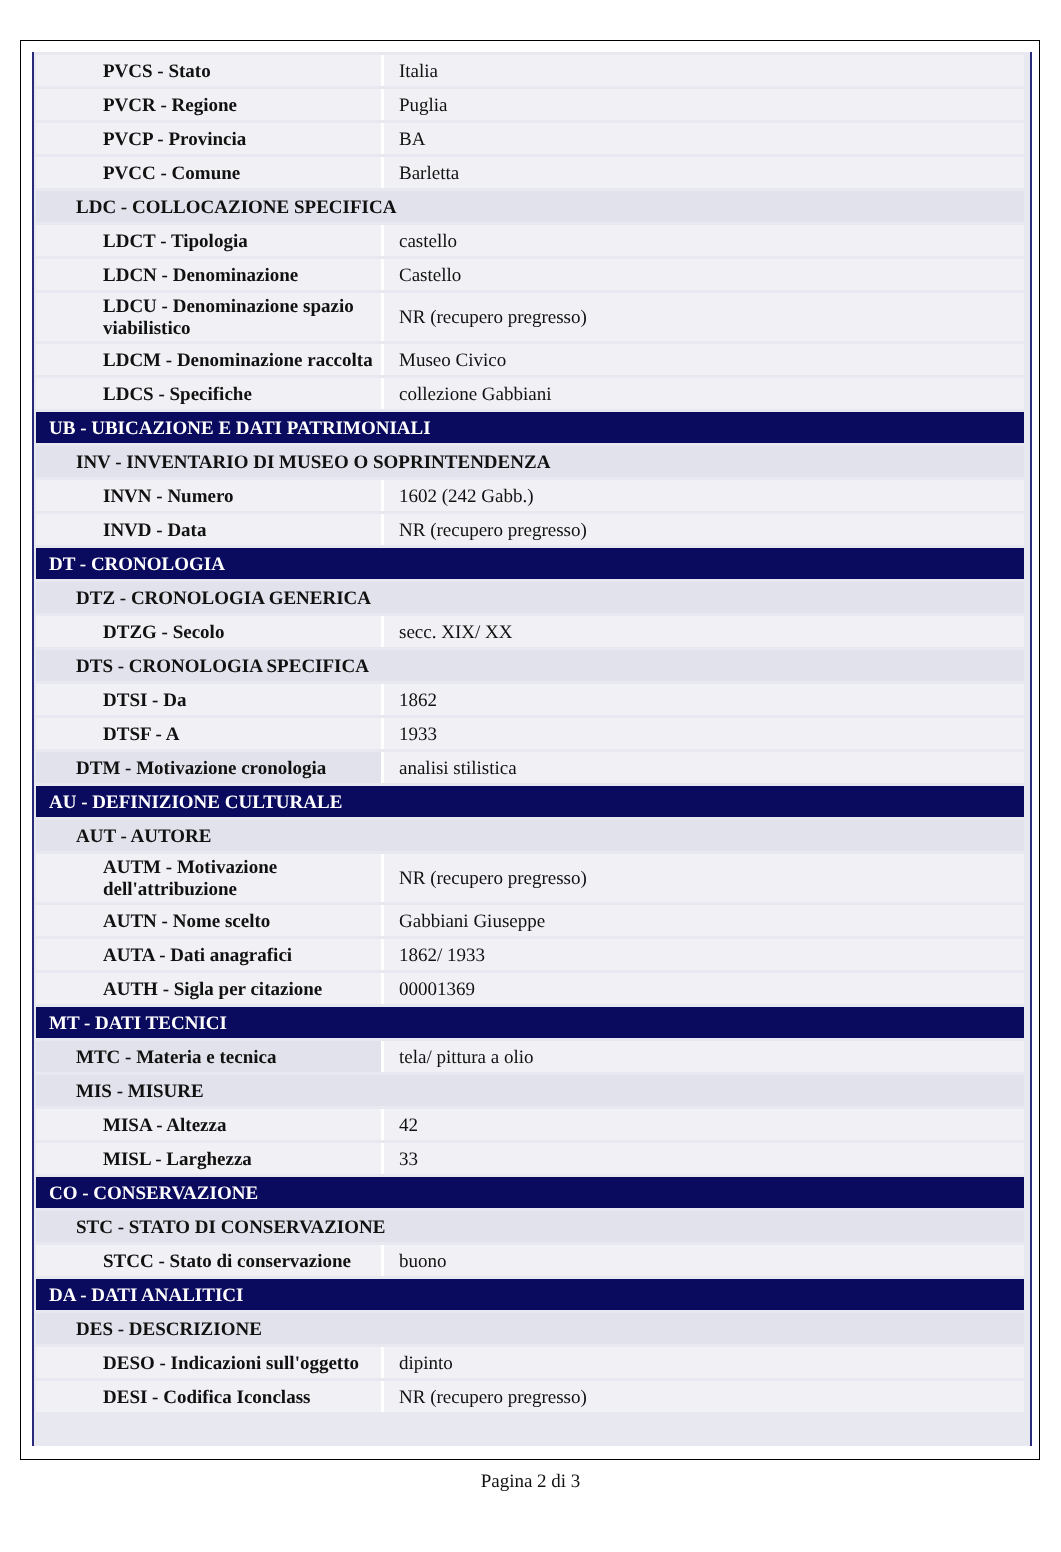| PVCS - Stato | Italia |
| PVCR - Regione | Puglia |
| PVCP - Provincia | BA |
| PVCC - Comune | Barletta |
| LDC - COLLOCAZIONE SPECIFICA | |
| LDCT - Tipologia | castello |
| LDCN - Denominazione | Castello |
| LDCU - Denominazione spazio viabilistico | NR (recupero pregresso) |
| LDCM - Denominazione raccolta | Museo Civico |
| LDCS - Specifiche | collezione Gabbiani |
| UB - UBICAZIONE E DATI PATRIMONIALI | |
| INV - INVENTARIO DI MUSEO O SOPRINTENDENZA | |
| INVN - Numero | 1602 (242 Gabb.) |
| INVD - Data | NR (recupero pregresso) |
| DT - CRONOLOGIA | |
| DTZ - CRONOLOGIA GENERICA | |
| DTZG - Secolo | secc. XIX/ XX |
| DTS - CRONOLOGIA SPECIFICA | |
| DTSI - Da | 1862 |
| DTSF - A | 1933 |
| DTM - Motivazione cronologia | analisi stilistica |
| AU - DEFINIZIONE CULTURALE | |
| AUT - AUTORE | |
| AUTM - Motivazione dell'attribuzione | NR (recupero pregresso) |
| AUTN - Nome scelto | Gabbiani Giuseppe |
| AUTA - Dati anagrafici | 1862/ 1933 |
| AUTH - Sigla per citazione | 00001369 |
| MT - DATI TECNICI | |
| MTC - Materia e tecnica | tela/ pittura a olio |
| MIS - MISURE | |
| MISA - Altezza | 42 |
| MISL - Larghezza | 33 |
| CO - CONSERVAZIONE | |
| STC - STATO DI CONSERVAZIONE | |
| STCC - Stato di conservazione | buono |
| DA - DATI ANALITICI | |
| DES - DESCRIZIONE | |
| DESO - Indicazioni sull'oggetto | dipinto |
| DESI - Codifica Iconclass | NR (recupero pregresso) |
Pagina 2 di 3